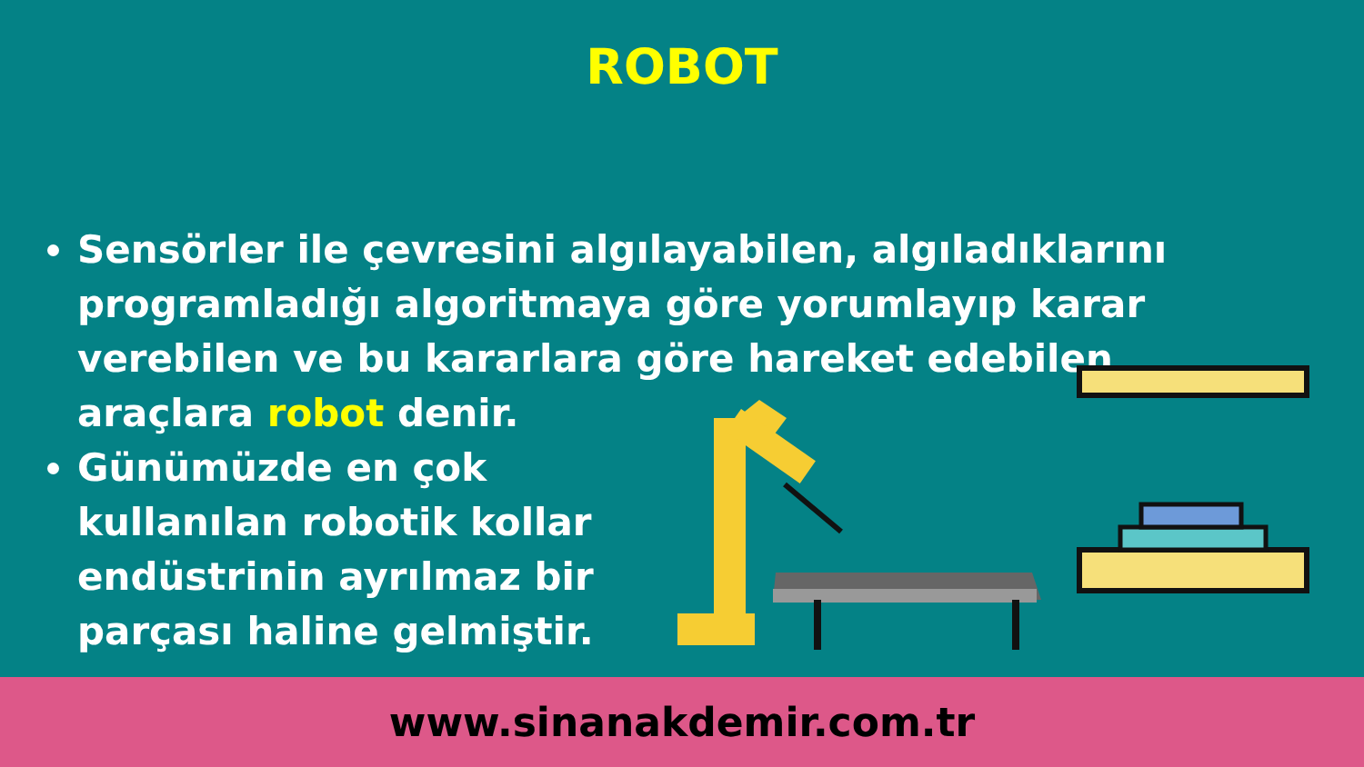ROBOT
Sensörler ile çevresini algılayabilen, algıladıklarını programladığı algoritmaya göre yorumlayıp karar verebilen ve bu kararlara göre hareket edebilen araçlara robot denir.
Günümüzde en çok kullanılan robotik kollar endüstrinin ayrılmaz bir parçası haline gelmiştir.
www.sinanakdemir.com.tr